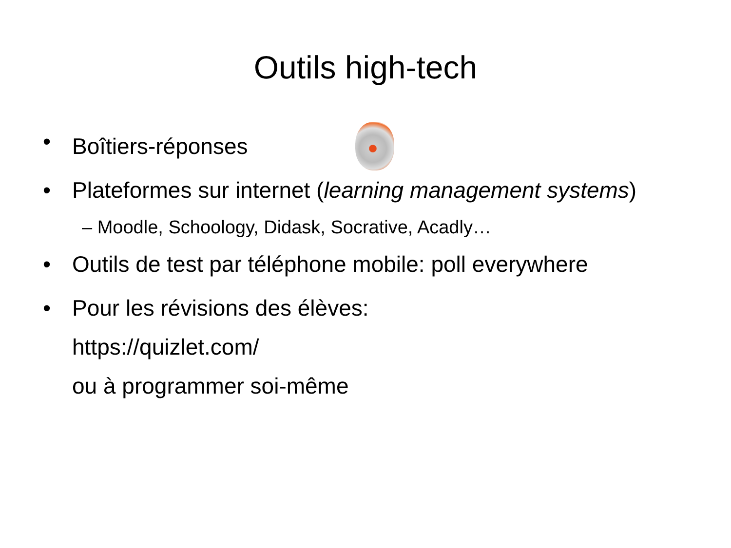Outils high-tech
•
Boîtiers-réponses
• Plateformes sur internet (learning management systems)
– Moodle, Schoology, Didask, Socrative, Acadly…
• Outils de test par téléphone mobile: poll everywhere
• Pour les révisions des élèves:
https://quizlet.com/
ou à programmer soi-même